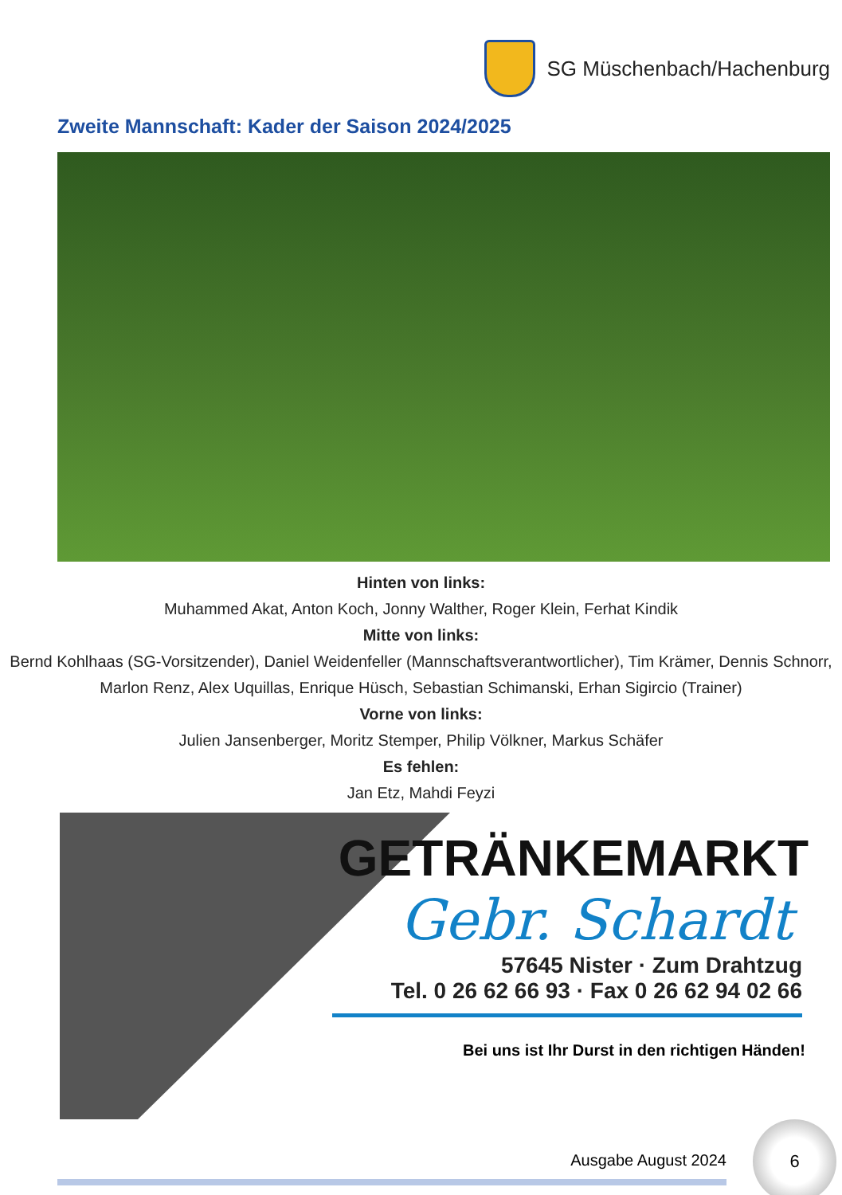SG Müschenbach/Hachenburg
Zweite Mannschaft: Kader der Saison 2024/2025
Hinten von links:
Muhammed Akat, Anton Koch, Jonny Walther, Roger Klein, Ferhat Kindik
Mitte von links:
Bernd Kohlhaas (SG-Vorsitzender), Daniel Weidenfeller (Mannschaftsverantwortlicher), Tim Krämer, Dennis Schnorr,
Marlon Renz, Alex Uquillas, Enrique Hüsch, Sebastian Schimanski, Erhan Sigircio (Trainer)
Vorne von links:
Julien Jansenberger, Moritz Stemper, Philip Völkner, Markus Schäfer
Es fehlen:
Jan Etz, Mahdi Feyzi
GETRÄNKEMARKT
Gebr. Schardt
57645 Nister · Zum Drahtzug
Tel. 0 26 62 66 93 · Fax 0 26 62 94 02 66
Bei uns ist Ihr Durst in den richtigen Händen!
Ausgabe August 2024
6